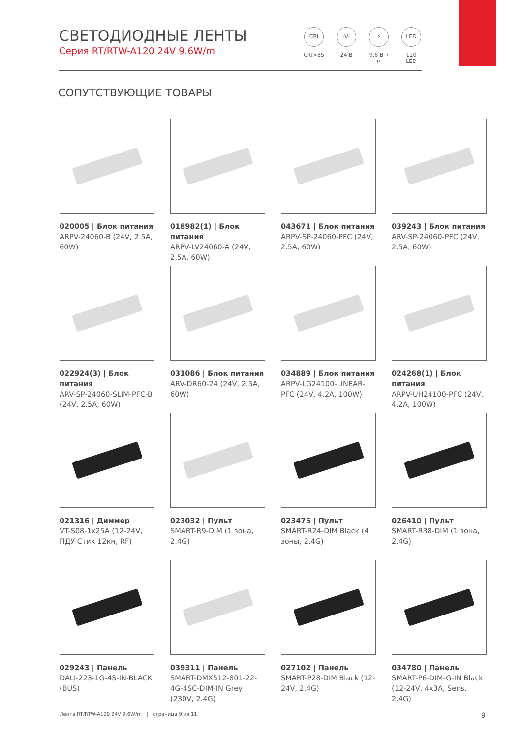СВЕТОДИОДНЫЕ ЛЕНТЫ
Серия RT/RTW-A120 24V 9.6W/m
CRI
CRI>85
-V-
24 В
⚡
9.6 Вт/м
LED
120 LED
СОПУТСТВУЮЩИЕ ТОВАРЫ
020005 | Блок питания
ARPV-24060-B (24V, 2.5A, 60W)
018982(1) | Блок питания
ARPV-LV24060-A (24V, 2.5A, 60W)
043671 | Блок питания
ARPV-SP-24060-PFC (24V, 2.5A, 60W)
039243 | Блок питания
ARV-SP-24060-PFC (24V, 2.5A, 60W)
022924(3) | Блок питания
ARV-SP-24060-SLIM-PFC-B (24V, 2.5A, 60W)
031086 | Блок питания
ARV-DR60-24 (24V, 2.5A, 60W)
034889 | Блок питания
ARPV-LG24100-LINEAR-PFC (24V, 4.2A, 100W)
024268(1) | Блок питания
ARPV-UH24100-PFC (24V, 4.2A, 100W)
021316 | Диммер
VT-S08-1x25A (12-24V, ПДУ Стик 12кн, RF)
023032 | Пульт
SMART-R9-DIM (1 зона, 2.4G)
023475 | Пульт
SMART-R24-DIM Black (4 зоны, 2.4G)
026410 | Пульт
SMART-R38-DIM (1 зона, 2.4G)
029243 | Панель
DALI-223-1G-4S-IN-BLACK (BUS)
039311 | Панель
SMART-DMX512-801-22-4G-4SC-DIM-IN Grey (230V, 2.4G)
027102 | Панель
SMART-P28-DIM Black (12-24V, 2.4G)
034780 | Панель
SMART-P6-DIM-G-IN Black (12-24V, 4x3A, Sens, 2.4G)
Лента RT/RTW-A120 24V 9.6W/m | страница 9 из 11 9